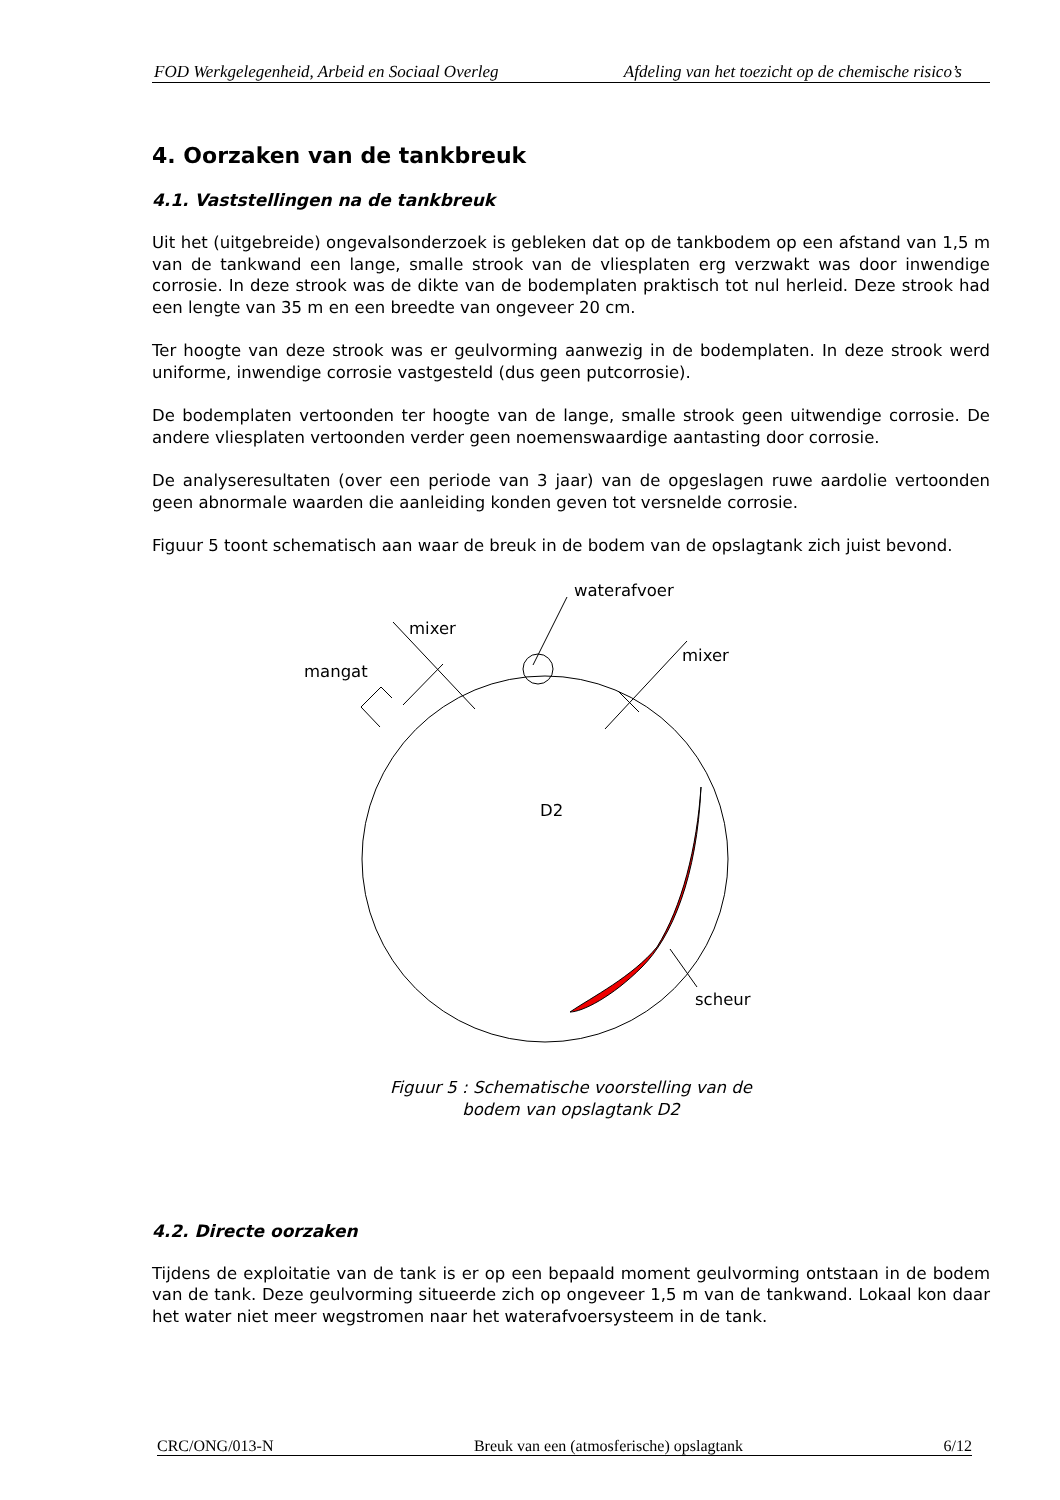FOD Werkgelegenheid, Arbeid en Sociaal Overleg Afdeling van het toezicht op de chemische risico’s
4. Oorzaken van de tankbreuk
4.1. Vaststellingen na de tankbreuk
Uit het (uitgebreide) ongevalsonderzoek is gebleken dat op de tankbodem op een afstand van 1,5 m van de tankwand een lange, smalle strook van de vliesplaten erg verzwakt was door inwendige corrosie. In deze strook was de dikte van de bodemplaten praktisch tot nul herleid. Deze strook had een lengte van 35 m en een breedte van ongeveer 20 cm.
Ter hoogte van deze strook was er geulvorming aanwezig in de bodemplaten. In deze strook werd uniforme, inwendige corrosie vastgesteld (dus geen putcorrosie).
De bodemplaten vertoonden ter hoogte van de lange, smalle strook geen uitwendige corrosie. De andere vliesplaten vertoonden verder geen noemenswaardige aantasting door corrosie.
De analyseresultaten (over een periode van 3 jaar) van de opgeslagen ruwe aardolie vertoonden geen abnormale waarden die aanleiding konden geven tot versnelde corrosie.
Figuur 5 toont schematisch aan waar de breuk in de bodem van de opslagtank zich juist bevond.
waterafvoer
mixer
mangat
mixer
D2
scheur
Figuur 5 : Schematische voorstelling van de
bodem van opslagtank D2
4.2. Directe oorzaken
Tijdens de exploitatie van de tank is er op een bepaald moment geulvorming ontstaan in de bodem van de tank. Deze geulvorming situeerde zich op ongeveer 1,5 m van de tankwand. Lokaal kon daar het water niet meer wegstromen naar het waterafvoersysteem in de tank.
CRC/ONG/013-N Breuk van een (atmosferische) opslagtank 6/12